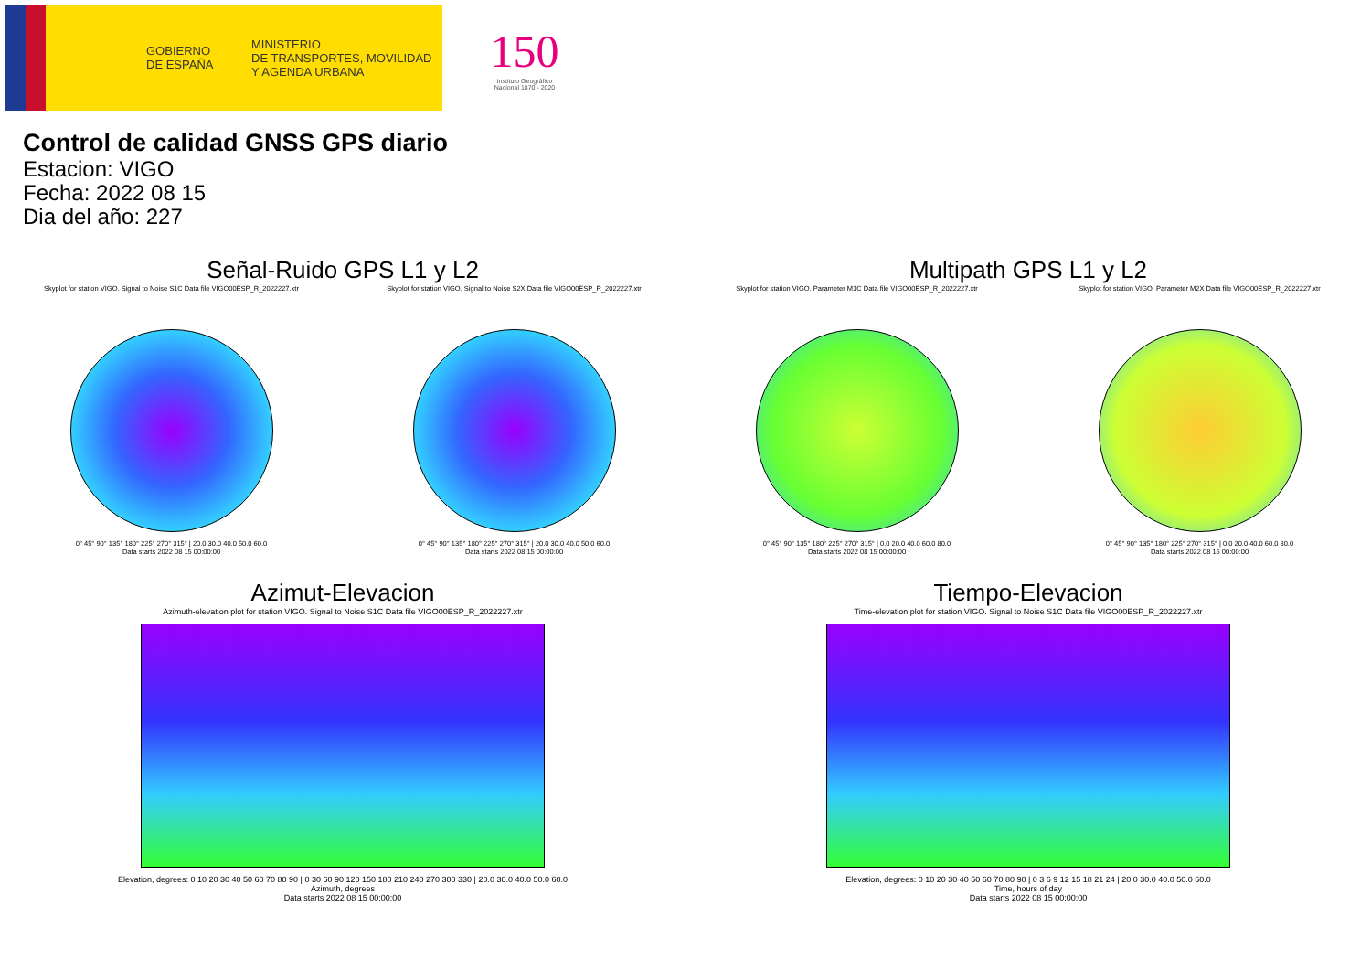GOBIERNO
DE ESPAÑA
MINISTERIO
DE TRANSPORTES, MOVILIDAD
Y AGENDA URBANA
150
Instituto Geográfico
Nacional 1870 - 2020
Control de calidad GNSS GPS diario
Estacion: VIGO
Fecha: 2022 08 15
Dia del año: 227
Señal-Ruido GPS L1 y L2
Skyplot for station VIGO. Signal to Noise S1C Data file VIGO00ESP_R_2022227.xtr
0° 45° 90° 135° 180° 225° 270° 315° | 20.0 30.0 40.0 50.0 60.0
Data starts 2022 08 15 00:00:00
Skyplot for station VIGO. Signal to Noise S2X Data file VIGO00ESP_R_2022227.xtr
0° 45° 90° 135° 180° 225° 270° 315° | 20.0 30.0 40.0 50.0 60.0
Data starts 2022 08 15 00:00:00
Multipath GPS L1 y L2
Skyplot for station VIGO. Parameter M1C Data file VIGO00ESP_R_2022227.xtr
0° 45° 90° 135° 180° 225° 270° 315° | 0.0 20.0 40.0 60.0 80.0
Data starts 2022 08 15 00:00:00
Skyplot for station VIGO. Parameter M2X Data file VIGO00ESP_R_2022227.xtr
0° 45° 90° 135° 180° 225° 270° 315° | 0.0 20.0 40.0 60.0 80.0
Data starts 2022 08 15 00:00:00
Azimut-Elevacion
Azimuth-elevation plot for station VIGO. Signal to Noise S1C Data file VIGO00ESP_R_2022227.xtr
Elevation, degrees: 0 10 20 30 40 50 60 70 80 90 | 0 30 60 90 120 150 180 210 240 270 300 330 | 20.0 30.0 40.0 50.0 60.0
Azimuth, degrees
Data starts 2022 08 15 00:00:00
Tiempo-Elevacion
Time-elevation plot for station VIGO. Signal to Noise S1C Data file VIGO00ESP_R_2022227.xtr
Elevation, degrees: 0 10 20 30 40 50 60 70 80 90 | 0 3 6 9 12 15 18 21 24 | 20.0 30.0 40.0 50.0 60.0
Time, hours of day
Data starts 2022 08 15 00:00:00